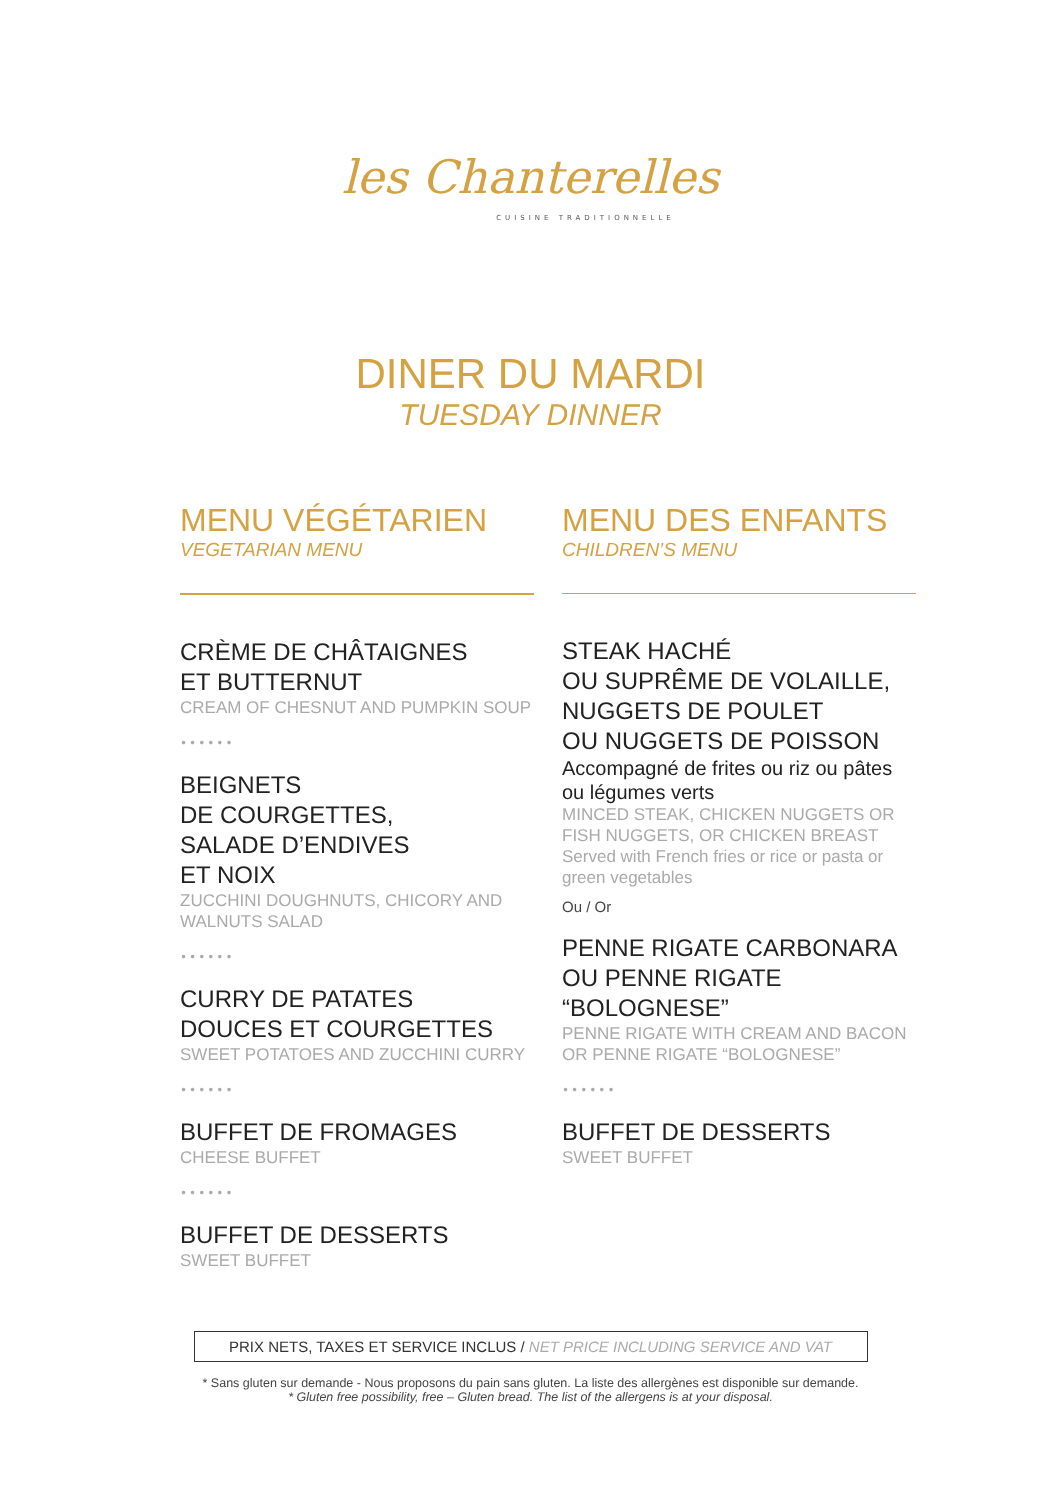les Chanterelles
CUISINE TRADITIONNELLE
DINER DU MARDI
TUESDAY DINNER
MENU VÉGÉTARIEN
VEGETARIAN MENU
CRÈME DE CHÂTAIGNES
ET BUTTERNUT
CREAM OF CHESNUT AND PUMPKIN SOUP
••••••
BEIGNETS
DE COURGETTES,
SALADE D’ENDIVES
ET NOIX
ZUCCHINI DOUGHNUTS, CHICORY AND WALNUTS SALAD
••••••
CURRY DE PATATES
DOUCES ET COURGETTES
SWEET POTATOES AND ZUCCHINI CURRY
••••••
BUFFET DE FROMAGES
CHEESE BUFFET
••••••
BUFFET DE DESSERTS
SWEET BUFFET
MENU DES ENFANTS
CHILDREN’S MENU
STEAK HACHÉ
OU SUPRÊME DE VOLAILLE,
NUGGETS DE POULET
OU NUGGETS DE POISSON
Accompagné de frites ou riz ou pâtes ou légumes verts
MINCED STEAK, CHICKEN NUGGETS OR FISH NUGGETS, OR CHICKEN BREAST
Served with French fries or rice or pasta or green vegetables
Ou / Or
PENNE RIGATE CARBONARA
OU PENNE RIGATE
“BOLOGNESE”
PENNE RIGATE WITH CREAM AND BACON OR PENNE RIGATE “BOLOGNESE”
••••••
BUFFET DE DESSERTS
SWEET BUFFET
PRIX NETS, TAXES ET SERVICE INCLUS / NET PRICE INCLUDING SERVICE AND VAT
* Sans gluten sur demande - Nous proposons du pain sans gluten. La liste des allergènes est disponible sur demande.
* Gluten free possibility, free – Gluten bread. The list of the allergens is at your disposal.